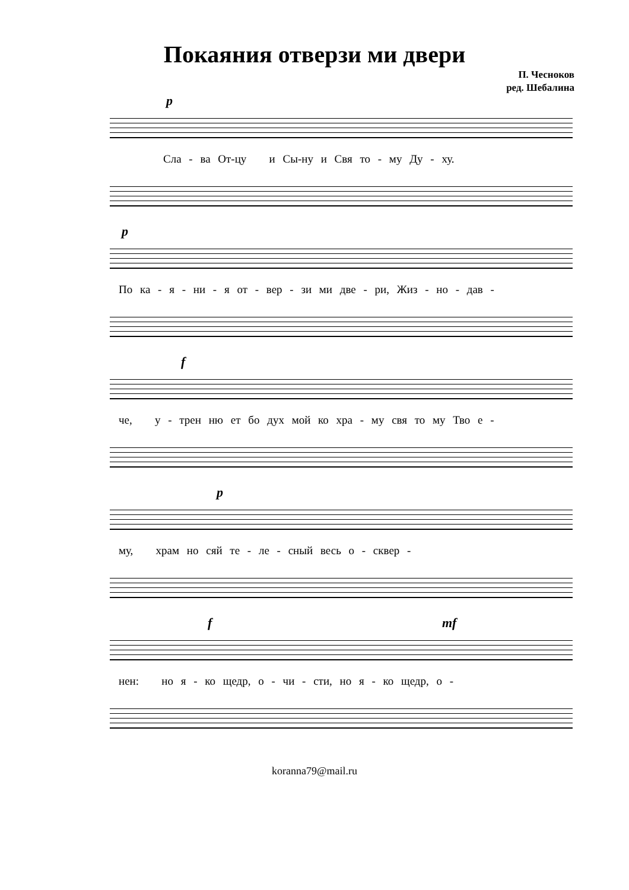Покаяния отверзи ми двери
П. Чесноков
ред. Шебалина
p
Сла - ва От-цу и Сы-ну и Свя то - му Ду - ху.
p
По ка - я - ни - я от - вер - зи ми две - ри, Жиз - но - дав -
f
че, у - трен ню ет бо дух мой ко хра - му свя то му Тво е -
p
му, храм но сяй те - ле - сный весь о - сквер -
f mf
нен: но я - ко щедр, о - чи - сти, но я - ко щедр, о -
koranna79@mail.ru